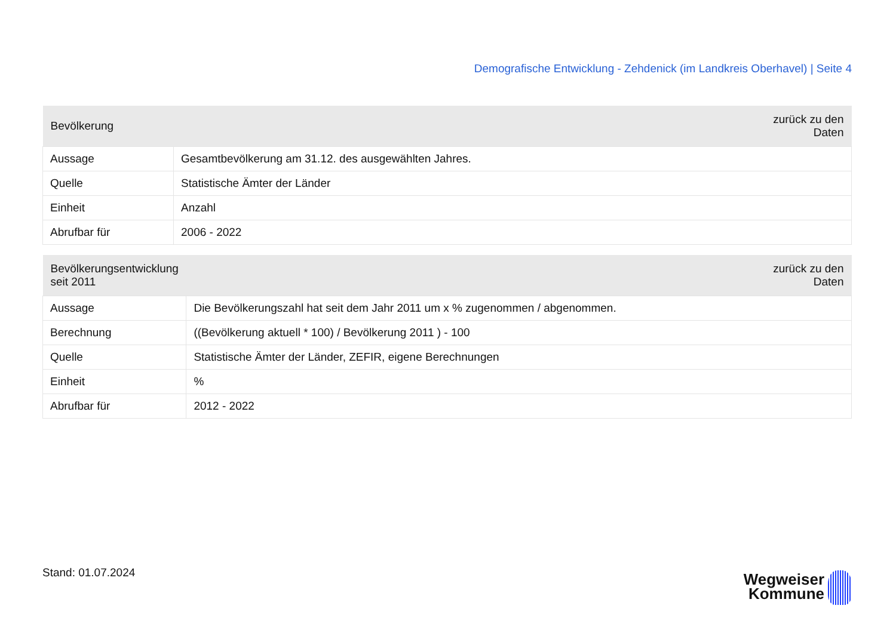Demografische Entwicklung - Zehdenick (im Landkreis Oberhavel) | Seite 4
| Bevölkerung | zurück zu den Daten |
| --- | --- |
| Aussage | Gesamtbevölkerung am 31.12. des ausgewählten Jahres. |
| Quelle | Statistische Ämter der Länder |
| Einheit | Anzahl |
| Abrufbar für | 2006 - 2022 |
| Bevölkerungsentwicklung seit 2011 | zurück zu den Daten |
| --- | --- |
| Aussage | Die Bevölkerungszahl hat seit dem Jahr 2011 um x % zugenommen / abgenommen. |
| Berechnung | ((Bevölkerung aktuell * 100) / Bevölkerung 2011 ) - 100 |
| Quelle | Statistische Ämter der Länder, ZEFIR, eigene Berechnungen |
| Einheit | % |
| Abrufbar für | 2012 - 2022 |
Stand: 01.07.2024
Wegweiser
Kommune